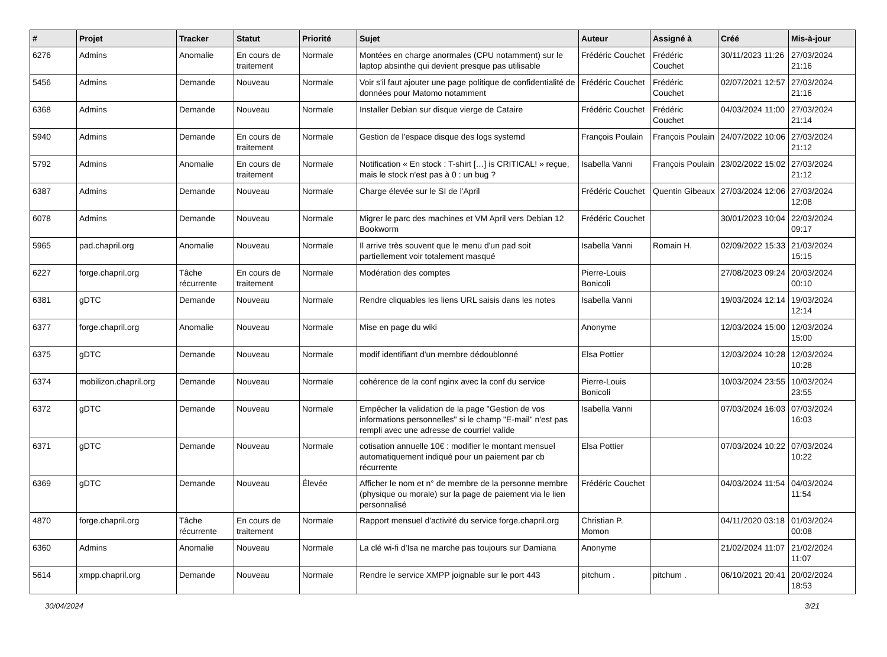| # | Projet | Tracker | Statut | Priorité | Sujet | Auteur | Assigné à | Créé | Mis-à-jour |
| --- | --- | --- | --- | --- | --- | --- | --- | --- | --- |
| 6276 | Admins | Anomalie | En cours de traitement | Normale | Montées en charge anormales (CPU notamment) sur le laptop absinthe qui devient presque pas utilisable | Frédéric Couchet | Frédéric Couchet | 30/11/2023 11:26 | 27/03/2024 21:16 |
| 5456 | Admins | Demande | Nouveau | Normale | Voir s'il faut ajouter une page politique de confidentialité de données pour Matomo notamment | Frédéric Couchet | Frédéric Couchet | 02/07/2021 12:57 | 27/03/2024 21:16 |
| 6368 | Admins | Demande | Nouveau | Normale | Installer Debian sur disque vierge de Cataire | Frédéric Couchet | Frédéric Couchet | 04/03/2024 11:00 | 27/03/2024 21:14 |
| 5940 | Admins | Demande | En cours de traitement | Normale | Gestion de l'espace disque des logs systemd | François Poulain | François Poulain | 24/07/2022 10:06 | 27/03/2024 21:12 |
| 5792 | Admins | Anomalie | En cours de traitement | Normale | Notification « En stock : T-shirt […] is CRITICAL! » reçue, mais le stock n'est pas à 0 : un bug ? | Isabella Vanni | François Poulain | 23/02/2022 15:02 | 27/03/2024 21:12 |
| 6387 | Admins | Demande | Nouveau | Normale | Charge élevée sur le SI de l'April | Frédéric Couchet | Quentin Gibeaux | 27/03/2024 12:06 | 27/03/2024 12:08 |
| 6078 | Admins | Demande | Nouveau | Normale | Migrer le parc des machines et VM April vers Debian 12 Bookworm | Frédéric Couchet | | 30/01/2023 10:04 | 22/03/2024 09:17 |
| 5965 | pad.chapril.org | Anomalie | Nouveau | Normale | Il arrive très souvent que le menu d'un pad soit partiellement voir totalement masqué | Isabella Vanni | Romain H. | 02/09/2022 15:33 | 21/03/2024 15:15 |
| 6227 | forge.chapril.org | Tâche récurrente | En cours de traitement | Normale | Modération des comptes | Pierre-Louis Bonicoli | | 27/08/2023 09:24 | 20/03/2024 00:10 |
| 6381 | gDTC | Demande | Nouveau | Normale | Rendre cliquables les liens URL saisis dans les notes | Isabella Vanni | | 19/03/2024 12:14 | 19/03/2024 12:14 |
| 6377 | forge.chapril.org | Anomalie | Nouveau | Normale | Mise en page du wiki | Anonyme | | 12/03/2024 15:00 | 12/03/2024 15:00 |
| 6375 | gDTC | Demande | Nouveau | Normale | modif identifiant d'un membre dédoublonné | Elsa Pottier | | 12/03/2024 10:28 | 12/03/2024 10:28 |
| 6374 | mobilizon.chapril.org | Demande | Nouveau | Normale | cohérence de la conf nginx avec la conf du service | Pierre-Louis Bonicoli | | 10/03/2024 23:55 | 10/03/2024 23:55 |
| 6372 | gDTC | Demande | Nouveau | Normale | Empêcher la validation de la page "Gestion de vos informations personnelles" si le champ "E-mail" n'est pas rempli avec une adresse de courriel valide | Isabella Vanni | | 07/03/2024 16:03 | 07/03/2024 16:03 |
| 6371 | gDTC | Demande | Nouveau | Normale | cotisation annuelle 10€ : modifier le montant mensuel automatiquement indiqué pour un paiement par cb récurrente | Elsa Pottier | | 07/03/2024 10:22 | 07/03/2024 10:22 |
| 6369 | gDTC | Demande | Nouveau | Élevée | Afficher le nom et n° de membre de la personne membre (physique ou morale) sur la page de paiement via le lien personnalisé | Frédéric Couchet | | 04/03/2024 11:54 | 04/03/2024 11:54 |
| 4870 | forge.chapril.org | Tâche récurrente | En cours de traitement | Normale | Rapport mensuel d'activité du service forge.chapril.org | Christian P. Momon | | 04/11/2020 03:18 | 01/03/2024 00:08 |
| 6360 | Admins | Anomalie | Nouveau | Normale | La clé wi-fi d'Isa ne marche pas toujours sur Damiana | Anonyme | | 21/02/2024 11:07 | 21/02/2024 11:07 |
| 5614 | xmpp.chapril.org | Demande | Nouveau | Normale | Rendre le service XMPP joignable sur le port 443 | pitchum . | pitchum . | 06/10/2021 20:41 | 20/02/2024 18:53 |
30/04/2024 3/21